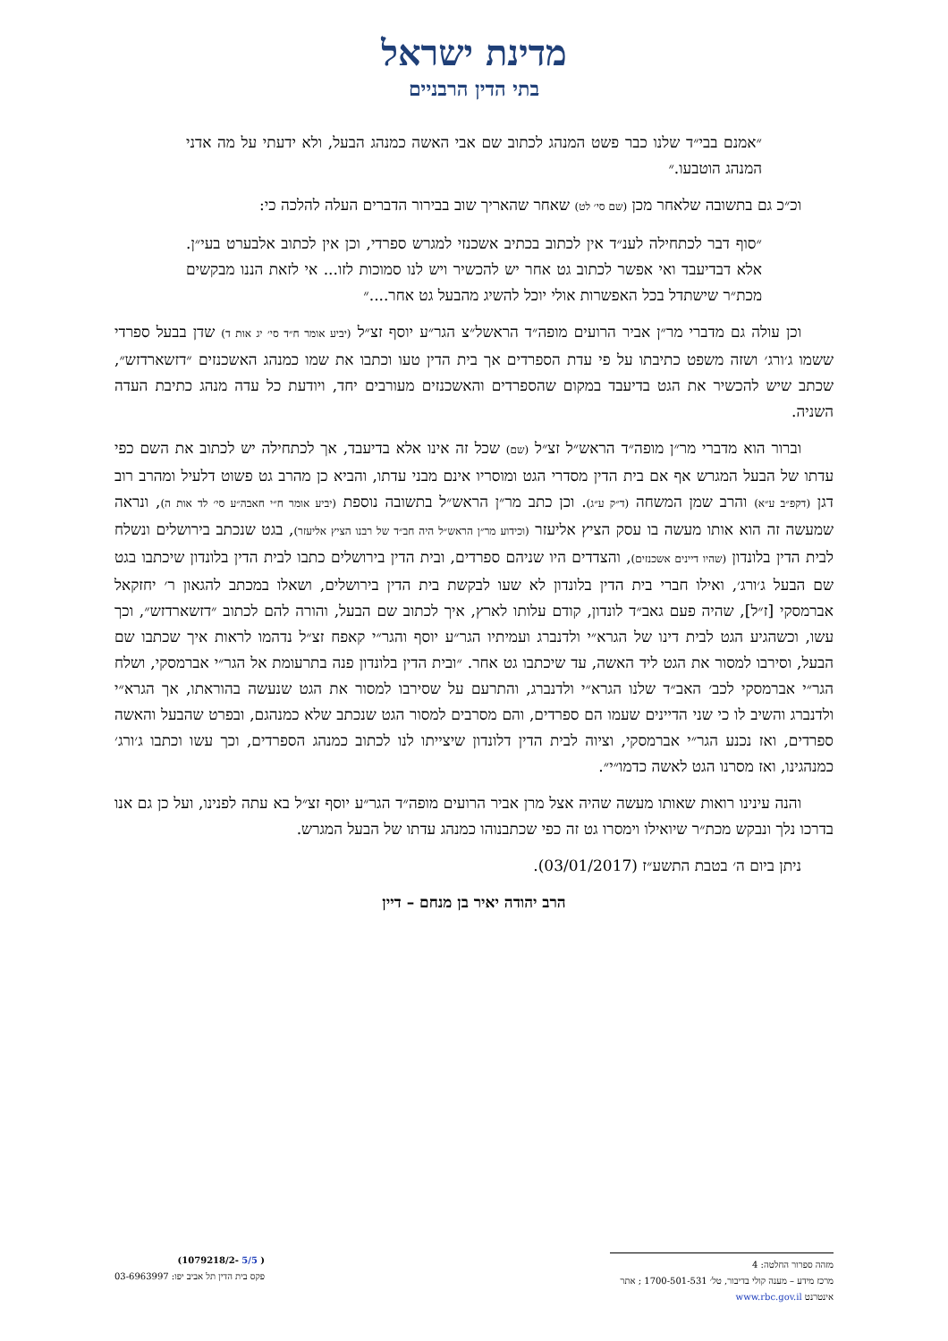מדינת ישראל
בתי הדין הרבניים
״אמנם בבי״ד שלנו כבר פשט המנהג לכתוב שם אבי האשה כמנהג הבעל, ולא ידעתי על מה אדני המנהג הוטבעו.״
וכ״כ גם בתשובה שלאחר מכן (שם סי׳ לט) שאחר שהאריך שוב בבירור הדברים העלה להלכה כי:
״סוף דבר לכתחילה לענ״ד אין לכתוב בכתיב אשכנזי למגרש ספרדי, וכן אין לכתוב אלבערט בעי״ן. אלא דבדיעבד ואי אפשר לכתוב גט אחר יש להכשיר ויש לנו סמוכות לזו... אי לזאת הננו מבקשים מכת״ר שישתדל בכל האפשרות אולי יוכל להשיג מהבעל גט אחר....״
וכן עולה גם מדברי מר״ן אביר הרועים מופה״ד הראשל״צ הגר״ע יוסף זצ״ל (יביע אומר ח״ד סי׳ יג אות ד) שדן בבעל ספרדי ששמו ג׳ורג׳ ושזה משפט כתיבתו על פי עדת הספרדים אך בית הדין טעו וכתבו את שמו כמנהג האשכנזים ״דזשארדזש״, שכתב שיש להכשיר את הגט בדיעבד במקום שהספרדים והאשכנזים מעורבים יחד, ויודעת כל עדה מנהג כתיבת העדה השניה.
וברור הוא מדברי מר״ן מופה״ד הראש״ל זצ״ל (שם) שכל זה אינו אלא בדיעבד, אך לכתחילה יש לכתוב את השם כפי עדתו של הבעל המגרש אף אם בית הדין מסדרי הגט ומוסריו אינם מבני עדתו, והביא כן מהרב גט פשוט דלעיל ומהרב רוב דגן (דקפ״ב ע״א) והרב שמן המשחה (ד״ק ע״ג). וכן כתב מר״ן הראש״ל בתשובה נוספת (יביע אומר ח״י חאבה״ע סי׳ לד אות ה), ונראה שמעשה זה הוא אותו מעשה בו עסק הציץ אליעזר (וכידוע מר״ן הראש״ל היה חב״ד של רבנו הציץ אליעזר), בגט שנכתב בירושלים ונשלח לבית הדין בלונדון (שהיו דיינים אשכנזים), והצדדים היו שניהם ספרדים, ובית הדין בירושלים כתבו לבית הדין בלונדון שיכתבו בגט שם הבעל ג׳ורג׳, ואילו חברי בית הדין בלונדון לא שעו לבקשת בית הדין בירושלים, ושאלו במכתב להגאון ר׳ יחזקאל אברמסקי [ז״ל], שהיה פעם גאב״ד לונדון, קודם עלותו לארץ, איך לכתוב שם הבעל, והורה להם לכתוב ״דזשארדזש״, וכך עשו, וכשהגיע הגט לבית דינו של הגרא״י ולדנברג ועמיתיו הגר״ע יוסף והגר״י קאפח זצ״ל נדהמו לראות איך שכתבו שם הבעל, וסירבו למסור את הגט ליד האשה, עד שיכתבו גט אחר. ״ובית הדין בלונדון פנה בתרעומת אל הגר״י אברמסקי, ושלח הגר״י אברמסקי לכב׳ האב״ד שלנו הגרא״י ולדנברג, והתרעם על שסירבו למסור את הגט שנעשה בהוראתו, אך הגרא״י ולדנברג והשיב לו כי שני הדיינים שעמו הם ספרדים, והם מסרבים למסור הגט שנכתב שלא כמנהגם, ובפרט שהבעל והאשה ספרדים, ואז נכנע הגר״י אברמסקי, וציוה לבית הדין דלונדון שיצייתו לנו לכתוב כמנהג הספרדים, וכך עשו וכתבו ג׳ורג׳ כמנהגינו, ואז מסרנו הגט לאשה כדמו״י״.
והנה עינינו רואות שאותו מעשה שהיה אצל מרן אביר הרועים מופה״ד הגר״ע יוסף זצ״ל בא עתה לפנינו, ועל כן גם אנו בדרכו נלך ונבקש מכת״ר שיואילו וימסרו גט זה כפי שכתבנוהו כמנהג עדתו של הבעל המגרש.
ניתן ביום ה׳ בטבת התשע״ז (03/01/2017).
הרב יהודה יאיר בן מנחם – דיין
מזהה ספרור החלטה: 4
מרכז מידע – מענה קולי בדיבור, טל׳ 1700-501-531 ; אתר אינטרנט www.rbc.gov.il
( 5/5 -1079218/2)
פקס בית הדין תל אביב יפו: 03-6963997